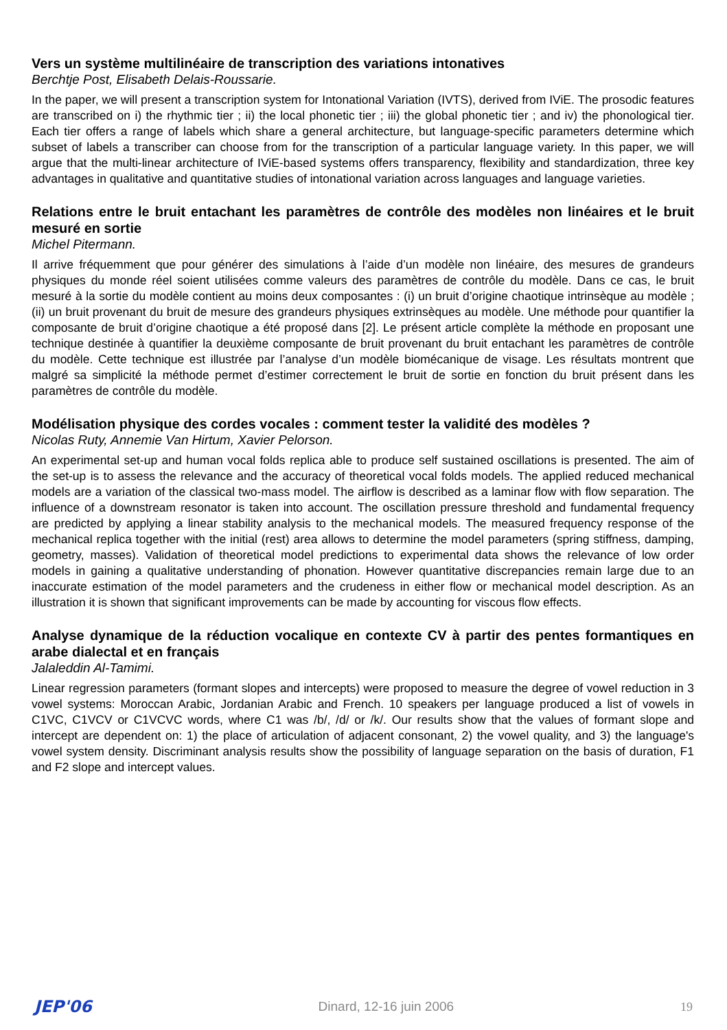Vers un système multilinéaire de transcription des variations intonatives
Berchtje Post, Elisabeth Delais-Roussarie.
In the paper, we will present a transcription system for Intonational Variation (IVTS), derived from IViE. The prosodic features are transcribed on i) the rhythmic tier ; ii) the local phonetic tier ; iii) the global phonetic tier ; and iv) the phonological tier. Each tier offers a range of labels which share a general architecture, but language-specific parameters determine which subset of labels a transcriber can choose from for the transcription of a particular language variety. In this paper, we will argue that the multi-linear architecture of IViE-based systems offers transparency, flexibility and standardization, three key advantages in qualitative and quantitative studies of intonational variation across languages and language varieties.
Relations entre le bruit entachant les paramètres de contrôle des modèles non linéaires et le bruit mesuré en sortie
Michel Pitermann.
Il arrive fréquemment que pour générer des simulations à l’aide d’un modèle non linéaire, des mesures de grandeurs physiques du monde réel soient utilisées comme valeurs des paramètres de contrôle du modèle. Dans ce cas, le bruit mesuré à la sortie du modèle contient au moins deux composantes : (i) un bruit d’origine chaotique intrinsèque au modèle ; (ii) un bruit provenant du bruit de mesure des grandeurs physiques extrinsèques au modèle. Une méthode pour quantifier la composante de bruit d’origine chaotique a été proposé dans [2]. Le présent article complète la méthode en proposant une technique destinée à quantifier la deuxième composante de bruit provenant du bruit entachant les paramètres de contrôle du modèle. Cette technique est illustrée par l’analyse d’un modèle biomécanique de visage. Les résultats montrent que malgré sa simplicité la méthode permet d’estimer correctement le bruit de sortie en fonction du bruit présent dans les paramètres de contrôle du modèle.
Modélisation physique des cordes vocales : comment tester la validité des modèles ?
Nicolas Ruty, Annemie Van Hirtum, Xavier Pelorson.
An experimental set-up and human vocal folds replica able to produce self sustained oscillations is presented. The aim of the set-up is to assess the relevance and the accuracy of theoretical vocal folds models. The applied reduced mechanical models are a variation of the classical two-mass model. The airflow is described as a laminar flow with flow separation. The influence of a downstream resonator is taken into account. The oscillation pressure threshold and fundamental frequency are predicted by applying a linear stability analysis to the mechanical models. The measured frequency response of the mechanical replica together with the initial (rest) area allows to determine the model parameters (spring stiffness, damping, geometry, masses). Validation of theoretical model predictions to experimental data shows the relevance of low order models in gaining a qualitative understanding of phonation. However quantitative discrepancies remain large due to an inaccurate estimation of the model parameters and the crudeness in either flow or mechanical model description. As an illustration it is shown that significant improvements can be made by accounting for viscous flow effects.
Analyse dynamique de la réduction vocalique en contexte CV à partir des pentes formantiques en arabe dialectal et en français
Jalaleddin Al-Tamimi.
Linear regression parameters (formant slopes and intercepts) were proposed to measure the degree of vowel reduction in 3 vowel systems: Moroccan Arabic, Jordanian Arabic and French. 10 speakers per language produced a list of vowels in C1VC, C1VCV or C1VCVC words, where C1 was /b/, /d/ or /k/. Our results show that the values of formant slope and intercept are dependent on: 1) the place of articulation of adjacent consonant, 2) the vowel quality, and 3) the language's vowel system density. Discriminant analysis results show the possibility of language separation on the basis of duration, F1 and F2 slope and intercept values.
JEP'06 Dinard, 12-16 juin 2006 19